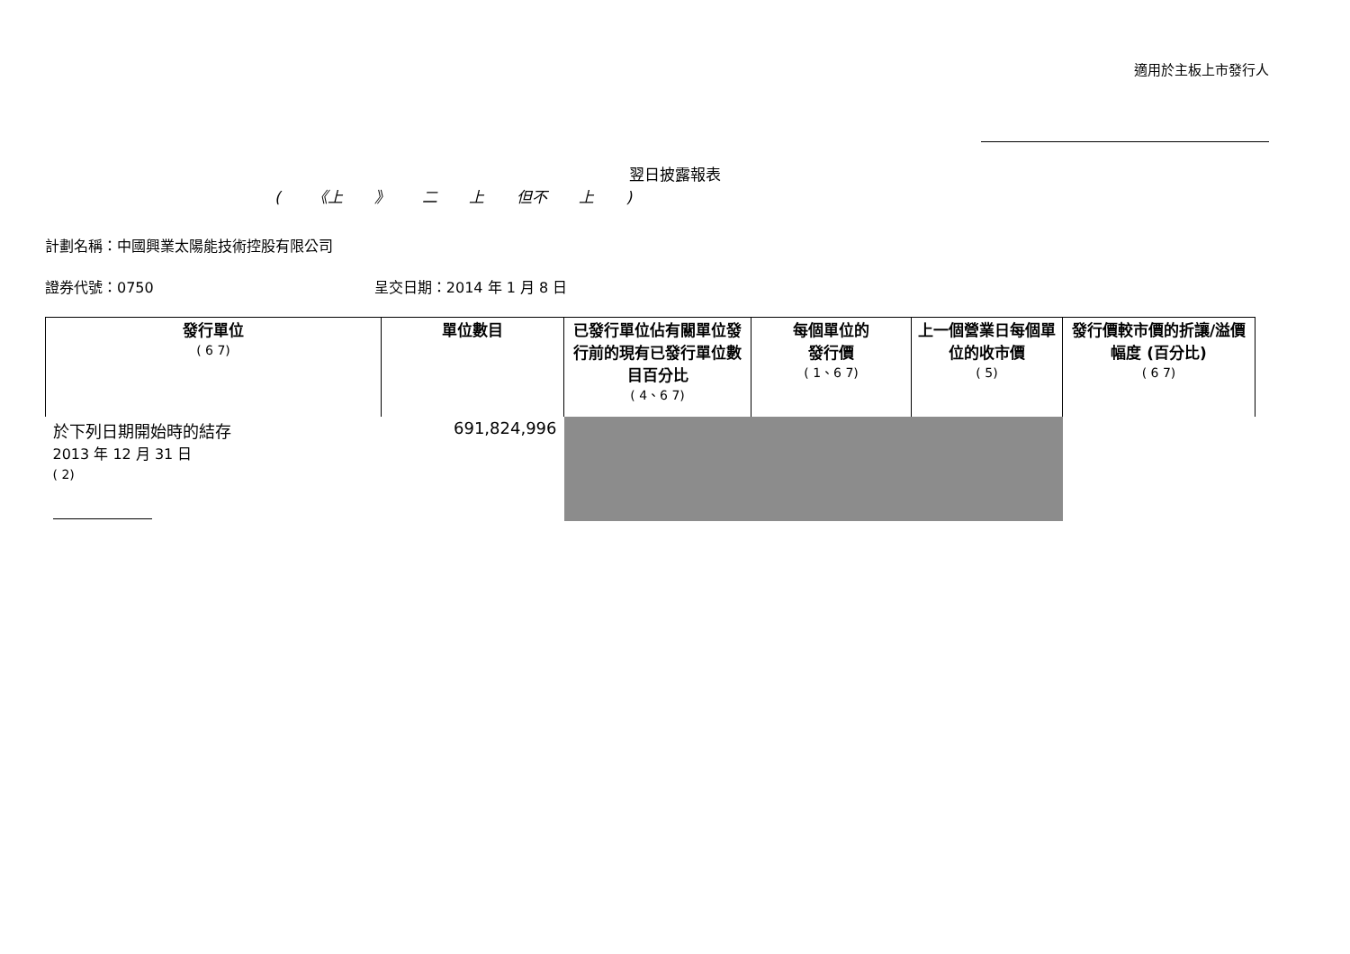適用於主板上市發行人
翌日披露報表
( 《上 》 二 上 但不 上 )
計劃名稱：中國興業太陽能技術控股有限公司
證券代號：0750 呈交日期：2014 年 1 月 8 日
| 發行單位 ( 6 7) | 單位數目 | 已發行單位佔有關單位發行前的現有已發行單位數目百分比 ( 4、6 7) | 每個單位的 發行價 ( 1、6 7) | 上一個營業日每個單位的收市價 ( 5) | 發行價較市價的折讓/溢價幅度 (百分比) ( 6 7) |
| --- | --- | --- | --- | --- | --- |
| 於下列日期開始時的結存 2013 年 12 月 31 日 ( 2) | 691,824,996 | | | | |